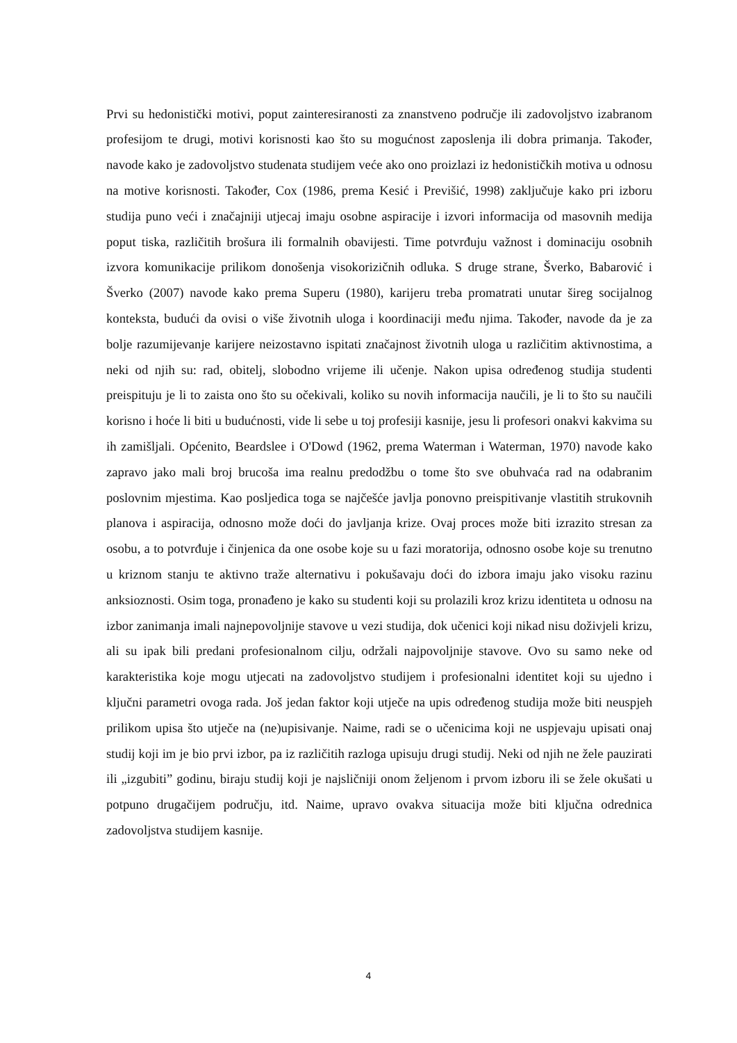Prvi su hedonistički motivi, poput zainteresiranosti za znanstveno područje ili zadovoljstvo izabranom profesijom te drugi, motivi korisnosti kao što su mogućnost zaposlenja ili dobra primanja. Također, navode kako je zadovoljstvo studenata studijem veće ako ono proizlazi iz hedonističkih motiva u odnosu na motive korisnosti. Također, Cox (1986, prema Kesić i Previšić, 1998) zaključuje kako pri izboru studija puno veći i značajniji utjecaj imaju osobne aspiracije i izvori informacija od masovnih medija poput tiska, različitih brošura ili formalnih obavijesti. Time potvrđuju važnost i dominaciju osobnih izvora komunikacije prilikom donošenja visokorizičnih odluka. S druge strane, Šverko, Babarović i Šverko (2007) navode kako prema Superu (1980), karijeru treba promatrati unutar šireg socijalnog konteksta, budući da ovisi o više životnih uloga i koordinaciji među njima. Također, navode da je za bolje razumijevanje karijere neizostavno ispitati značajnost životnih uloga u različitim aktivnostima, a neki od njih su: rad, obitelj, slobodno vrijeme ili učenje. Nakon upisa određenog studija studenti preispituju je li to zaista ono što su očekivali, koliko su novih informacija naučili, je li to što su naučili korisno i hoće li biti u budućnosti, vide li sebe u toj profesiji kasnije, jesu li profesori onakvi kakvima su ih zamišljali. Općenito, Beardslee i O'Dowd (1962, prema Waterman i Waterman, 1970) navode kako zapravo jako mali broj brucoša ima realnu predodžbu o tome što sve obuhvaća rad na odabranim poslovnim mjestima. Kao posljedica toga se najčešće javlja ponovno preispitivanje vlastitih strukovnih planova i aspiracija, odnosno može doći do javljanja krize. Ovaj proces može biti izrazito stresan za osobu, a to potvrđuje i činjenica da one osobe koje su u fazi moratorija, odnosno osobe koje su trenutno u kriznom stanju te aktivno traže alternativu i pokušavaju doći do izbora imaju jako visoku razinu anksioznosti. Osim toga, pronađeno je kako su studenti koji su prolazili kroz krizu identiteta u odnosu na izbor zanimanja imali najnepovoljnije stavove u vezi studija, dok učenici koji nikad nisu doživjeli krizu, ali su ipak bili predani profesionalnom cilju, održali najpovoljnije stavove. Ovo su samo neke od karakteristika koje mogu utjecati na zadovoljstvo studijem i profesionalni identitet koji su ujedno i ključni parametri ovoga rada. Još jedan faktor koji utječe na upis određenog studija može biti neuspjeh prilikom upisa što utječe na (ne)upisivanje. Naime, radi se o učenicima koji ne uspjevaju upisati onaj studij koji im je bio prvi izbor, pa iz različitih razloga upisuju drugi studij. Neki od njih ne žele pauzirati ili „izgubiti” godinu, biraju studij koji je najsličniji onom željenom i prvom izboru ili se žele okušati u potpuno drugačijem području, itd. Naime, upravo ovakva situacija može biti ključna odrednica zadovoljstva studijem kasnije.
4